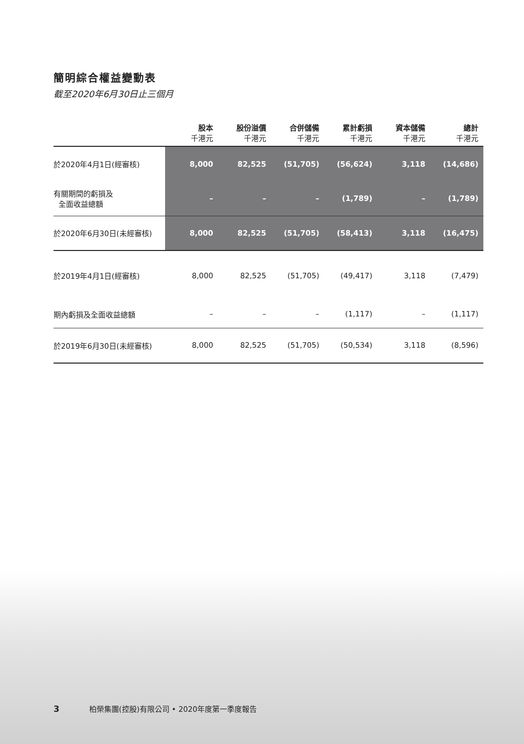簡明綜合權益變動表
截至2020年6月30日止三個月
| | 股本 千港元 | 股份溢價 千港元 | 合併儲備 千港元 | 累計虧損 千港元 | 資本儲備 千港元 | 總計 千港元 |
| --- | --- | --- | --- | --- | --- | --- |
| 於2020年4月1日(經審核) | 8,000 | 82,525 | (51,705) | (56,624) | 3,118 | (14,686) |
| 有關期間的虧損及 全面收益總額 | – | – | – | (1,789) | – | (1,789) |
| 於2020年6月30日(未經審核) | 8,000 | 82,525 | (51,705) | (58,413) | 3,118 | (16,475) |
| 於2019年4月1日(經審核) | 8,000 | 82,525 | (51,705) | (49,417) | 3,118 | (7,479) |
| 期內虧損及全面收益總額 | – | – | – | (1,117) | – | (1,117) |
| 於2019年6月30日(未經審核) | 8,000 | 82,525 | (51,705) | (50,534) | 3,118 | (8,596) |
3 柏榮集團(控股)有限公司 • 2020年度第一季度報告